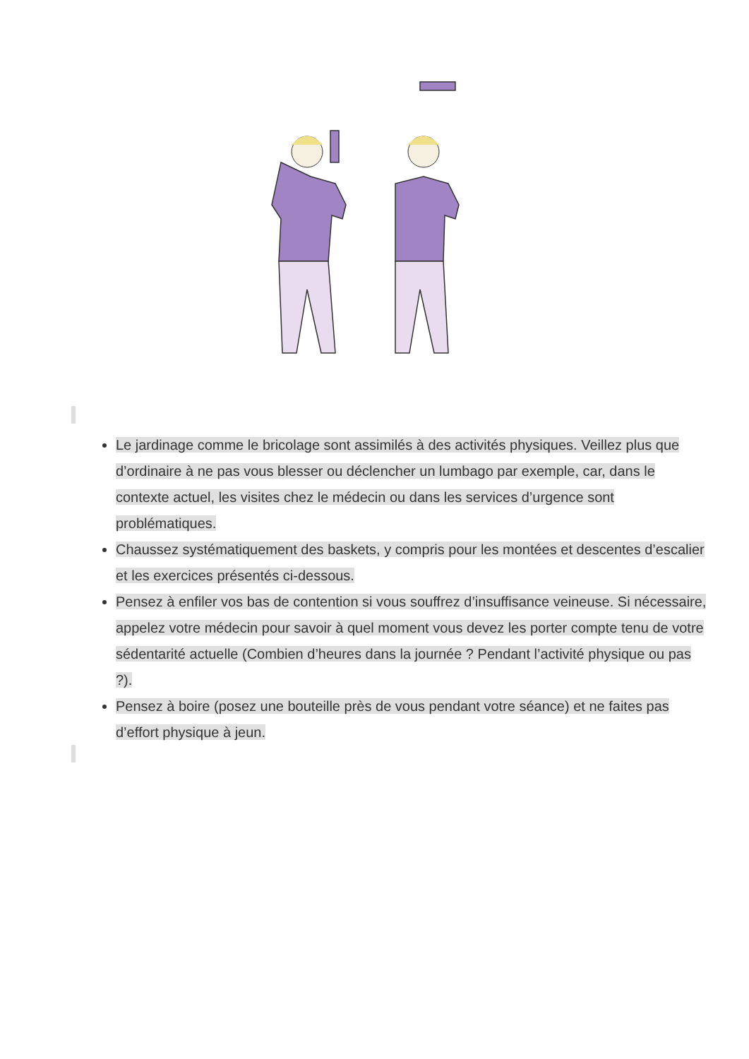Le jardinage comme le bricolage sont assimilés à des activités physiques. Veillez plus que d’ordinaire à ne pas vous blesser ou déclencher un lumbago par exemple, car, dans le contexte actuel, les visites chez le médecin ou dans les services d’urgence sont problématiques.
Chaussez systématiquement des baskets, y compris pour les montées et descentes d’escalier et les exercices présentés ci-dessous.
Pensez à enfiler vos bas de contention si vous souffrez d’insuffisance veineuse. Si nécessaire, appelez votre médecin pour savoir à quel moment vous devez les porter compte tenu de votre sédentarité actuelle (Combien d’heures dans la journée ? Pendant l’activité physique ou pas ?).
Pensez à boire (posez une bouteille près de vous pendant votre séance) et ne faites pas d’effort physique à jeun.